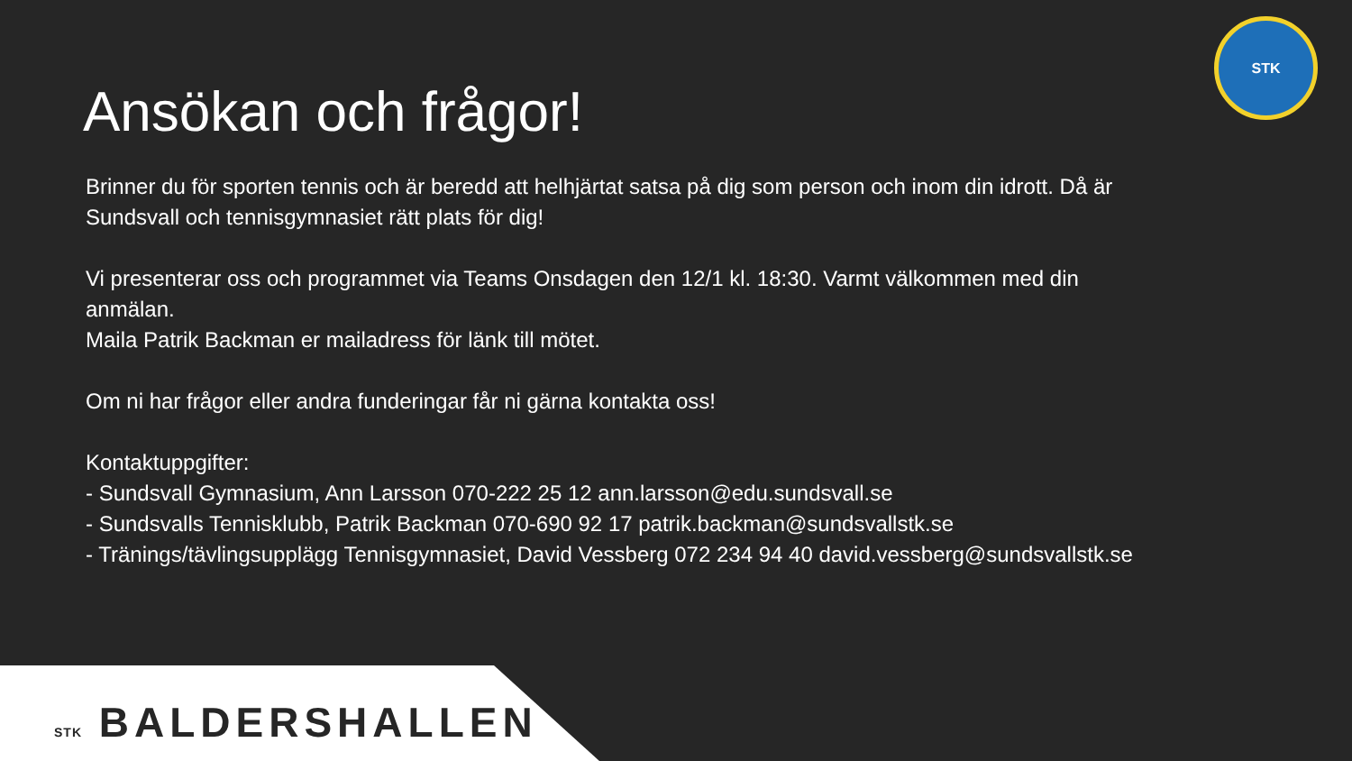STK
Ansökan och frågor!
Brinner du för sporten tennis och är beredd att helhjärtat satsa på dig som person och inom din idrott. Då är Sundsvall och tennisgymnasiet rätt plats för dig!
Vi presenterar oss och programmet via Teams Onsdagen den 12/1 kl. 18:30. Varmt välkommen med din anmälan.
Maila Patrik Backman er mailadress för länk till mötet.
Om ni har frågor eller andra funderingar får ni gärna kontakta oss!
Kontaktuppgifter:
- Sundsvall Gymnasium, Ann Larsson 070-222 25 12 ann.larsson@edu.sundsvall.se
- Sundsvalls Tennisklubb, Patrik Backman 070-690 92 17 patrik.backman@sundsvallstk.se
- Tränings/tävlingsupplägg Tennisgymnasiet, David Vessberg 072 234 94 40 david.vessberg@sundsvallstk.se
STK BALDERSHALLEN